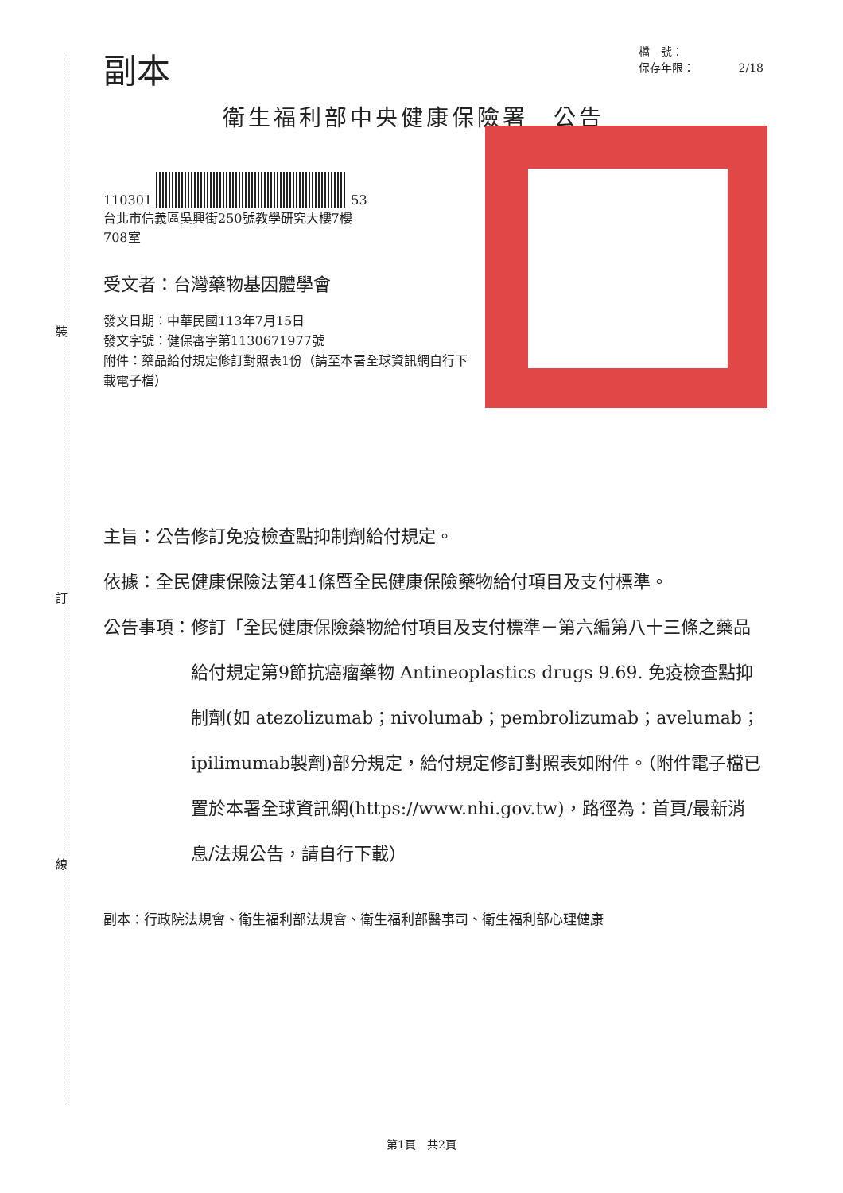裝
訂
線
副本
檔　號：
保存年限：　　　　2/18
衛生福利部中央健康保險署　公告
110301 53
台北市信義區吳興街250號教學研究大樓7樓
708室
受文者：台灣藥物基因體學會
發文日期：中華民國113年7月15日
發文字號：健保審字第1130671977號
附件：藥品給付規定修訂對照表1份（請至本署全球資訊網自行下載電子檔）
主旨： 公告修訂免疫檢查點抑制劑給付規定。
依據： 全民健康保險法第41條暨全民健康保險藥物給付項目及支付標準。
公告事項： 修訂「全民健康保險藥物給付項目及支付標準－第六編第八十三條之藥品給付規定第9節抗癌瘤藥物 Antineoplastics drugs 9.69. 免疫檢查點抑制劑(如 atezolizumab；nivolumab；pembrolizumab；avelumab；ipilimumab製劑)部分規定，給付規定修訂對照表如附件。（附件電子檔已置於本署全球資訊網(https://www.nhi.gov.tw)，路徑為：首頁/最新消息/法規公告，請自行下載）
副本：行政院法規會、衛生福利部法規會、衛生福利部醫事司、衛生福利部心理健康
第1頁　共2頁